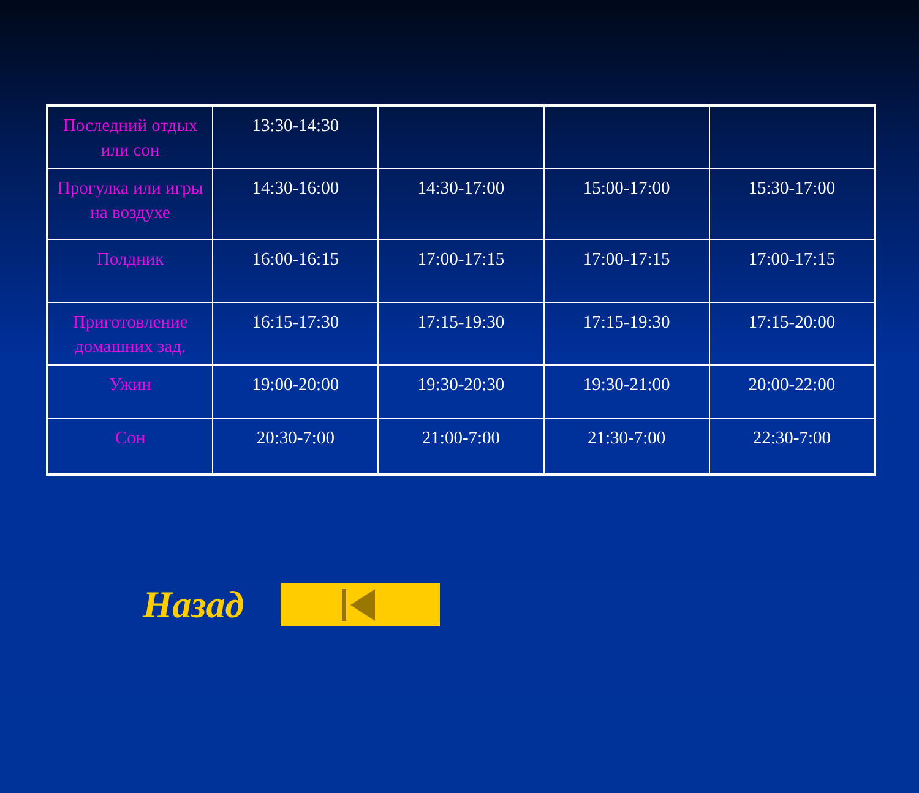| Последний отдых или сон | 13:30-14:30 | | | |
| Прогулка или игры на воздухе | 14:30-16:00 | 14:30-17:00 | 15:00-17:00 | 15:30-17:00 |
| Полдник | 16:00-16:15 | 17:00-17:15 | 17:00-17:15 | 17:00-17:15 |
| Приготовление домашних зад. | 16:15-17:30 | 17:15-19:30 | 17:15-19:30 | 17:15-20:00 |
| Ужин | 19:00-20:00 | 19:30-20:30 | 19:30-21:00 | 20:00-22:00 |
| Сон | 20:30-7:00 | 21:00-7:00 | 21:30-7:00 | 22:30-7:00 |
Назад